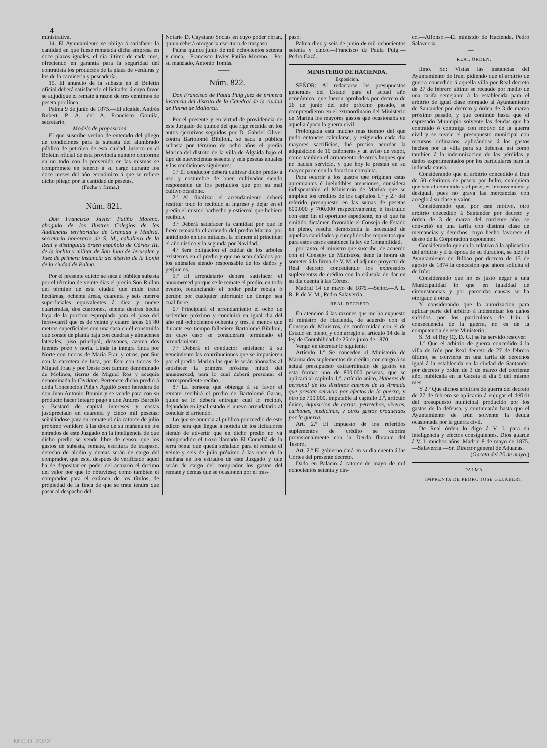4
ministrativa.
14. El Ayuntamiento se obliga á satisfacer la cantidad en que fuese rematada dicha empresa en doce plazos iguales, el dia último de cada mes, ofreciendo en garantía para la seguridad del contratista los productos de la plaza de verduras y los de la carniceria y pescadería.
15. El anuncio de la subasta en el Boletin oficial deberá satisfacerlo el licitador á cuyo favor se adjudique el remate á razon de tres céntimos de peseta por línea.
Palma 9 de junio de 1875.—El alcalde, Andrés Rubert.—P. A. del A.—Francisco Gomila, secretario.
Modelo de proposicion.
El que suscribe vecino de enterado del pliego de condiciones para la subasta del alumbrado público de petróleo de esta ciudad, inserto en el Boletin oficial de esta provincia número conforme en un todo con lo prevenido en las mismas se compromete en tenerlo á su cargo durante los doce meses del año económico á que se refiere dicho pliego por la cantidad de pesetas.
(Fecha y firma.)
——
Núm. 821.
Don Francisco Javier Patiño Moreno, abogado de los Ilustres Colegios de las Audiencias territoriales de Granada y Madrid, secretario honorario de S. M., caballero de la Real y distinguida órden española de Cárlos III, de la ínclita y militar de San Juan de Jerusalen y Juez de primera instancia del distrito de la Lonja de la ciudad de Palma.
Por el presente edicto se saca á pública subasta por el término de veinte dias el predio Son Rullan del término de esta ciudad que mide trece hectáreas, ochenta áreas, cuarenta y seis metros superficiales equivalentes á diez y nueve cuarteradas, dos cuartones, setenta destres hecha baja de la porcion espropiada para el paso del ferro-carril que es de veinte y cuatro áreas 65‘80 metros superficiales con una casa en él construida que conste de planta baja con cuadras y almacenes laterales, piso principal, desvanes, azotea dos fuentes pozo y noria. Linda la íntegra finca por Norte con tierras de María Frau y otros, por Sur con la carretera de Inca, por Este con tierras de Miguel Frau y por Oeste con camino denominado de Molinos, tierras de Miguel Ros y acequia denominada la Cerdana. Pertenece dicho predio á doña Concepcion Piña y Aguiló como heredera de don Juan Antonio Bonnin y se vende para con su producto hacer íntegro pago á don Andrés Barceló y Bestard de capital intereses y costas justipreciado en cuarenta y cinco mil pesetas; señalándose para su remate el dia catorce de julio próximo venidero á las doce de su mañana en los entrados de este Juzgado en la inteligencia de que dicho predio se vende libre de censo, que los gastos de subasta, remate, escritura de traspaso, derecho de alodio y demas serán de cargo del comprador, que este, despues de verificado aquel ha de depositar en poder del actuario el decimo del valor por que lo obtuviese; como tambien el comprador para el exámen de los títulos, de propiedad de la finca de que se trata tendrá que pasar al despacho del
Notario D. Cayetano Socias en cuyo poder obran, quien deberá otorgar la escritura de traspaso.
Palma quince junio de mil ochocientos setenta y cinco.—Francisco Javier Patiño Moreno.—Por su mandado, Antonio Tomás.
——
Núm. 822.
Don Francisco de Paula Puig juez de primera instancia del distrito de la Catedral de la ciudad de Palma de Mallorca.
Por el presente y en virtud de providencia de este Juzgado de quince del que rige recaida en los autos ejecutivos seguidos por D. Gabriel Oliver contra Bartolomé Bibiloni, se saca á pública subasta por término de ocho años el predio Marina del distrito de la villa de Algaida bajo el tipo de nuevecientas sesenta y seis pesetas anuales y las condiciones siguientes:
1.ª El conductor deberá cultivar dicho predio á uso y costumbre de buen cultivador siendo responsable de los perjuicios que por su mal cultivo ocasione.
2.ª Al finalizar el arrendamiento deberá restituir todo lo recibido al ingreso y dejar en el predio el mismo barbecho y estiercol que hubiere recibido.
3.ª Deberá satisfacer la cantidad por que le fuere rematado el arriendo del predio Marina, por anticipado en dos mitades, la primera al principiar el año rústico y la segunda por Navidad.
4.ª Será obligacion el cuidar de los arboles existentes en el predio y que no sean dañados por los animales siendo responsable de los daños y perjuicios.
5.º El arrendatario deberá satisfacer el anuamerced porque se le remate el predio, en todo evento, renunciando el poder pedir rebaja ó perdon por cualquier infortunio de tiempo sea cual fuere.
6.ª Principiará el arrendamiento el ocho de setiembre próximo y concluirá en igual dia del año mil ochocientos ochenta y tres, á menos que durante ese tiempo falleciere Bartolomé Bibiloni, en cuyo caso se considerará terminado el arrendamiento.
7.ª Deberá el conductor satisfacer á su vencimiento las contribuciones que se impusieren por el predio Marina las que le serán abonadas al satisfacer la primera próxima mitad del anuamerced, para lo cual deberá presentar el correspondiente recibo.
8.ª La persona que obtenga á su favor el remate, recibirá el predio de Bartolomé Garau, quien se lo deberá entregar cual lo recibió, dejandolo en igual estado el nuevo arrendatario al concluir el arriendo.
Lo que se anuncia al publico por medio de este edicto para que llegue á noticia de los licitadores siendo de advertir que en dicho predio no vá comprendido el trozo llamado El Comellá de la terra bona: que queda señalado para el remate el veinte y seis de julio próximo á las once de la mañana en los estrados de este Juzgado y que serán de cargo del comprador los gastos del remate y demas que se ocasionen por el tras-
paso.
Palma diez y seis de junio de mil ochocientos setenta y cinco.—Francisco de Paula Puig.—Pedro Gazá.
MINISTERIO DE HACIENDA.
Exposicion.
SEÑOR: Al redactarse los presupuestos generales del Estado para el actual año económico, que fueron aprobados por decreto de 26 de junio del año próximo pasado, se comprendieron en el extraordinario del Ministerio de Marina los mayores gastos que ocasionaba en aquella época la guerra civil.
Prolongada esta mucho mas tiempo del que pudo entonces calcularse, y exigiendo cada dia mayores sacrificios, fué preciso acordar la adquisicion de 10 cañoneras y un aviso de vapor, como tambien el armamento de otros buques que no hacian servicio, y que hoy le prestan en su mayor parte con la dotacion completa.
Para ocurrir á los gastos que originan estas apremiantes é ineludibles atenciones, considera indispensable el Ministerio de Marina que se amplien los créditos de los capítulos 1.º y 2.º del referido presupuesto en las sumas de pesetas 800.000 y 700.000 respectivamente; é instruido con este fin el oportuno espediente, en el que ha emitido dictámen favorable el Consejo de Estado en pleno, resulta demostrada la necesidad de aquellas cantidades y cumplidos los requisitos que para estos casos establece la ley de Contabilidad.
por tanto, el ministro que suscribe, de acuerdo con el Consejo de Ministros, tiene la honra de someter á la firma de V. M. el adjunto proyecto de Real decreto concediendo los expresados suplementss de crédito con la cláusula de dar en su dia cuenta á las Córtes.
Madrid 14 de mayo de 1875.—Señor.—A L. R. P. de V. M., Pedro Salaverria.
REAL DECRETO.
En atencion á las razones que me ha expuesto el ministro de Hacienda, de acuerdo con el Consejo de Ministros, de conformidad con el de Estado en pleno, y con arreglo al artículo 14 de la ley de Contabilidad de 25 de junio de 1870,
Vengo en decretar lo siguiente:
Artículo 1.º Se conceden al Ministerio de Marina dos suplementos de crédito, con cargo á su actual presupuesto extraordinario de gastos en esta forma: uno de 800.000 pesetas, que se aplicará al capítulo 1.º, artículo único, Haberes de personal de los distintos cuerpos de la Armada que prestan servicio por efectos de la guerra, y otro de 700.000, imputable al capítulo 2.º, artículo único, Aquisicion de cartas. pertrechos, víveres, carbones, medicinas, y otros gastos producidos por la guerra,
Art. 2.º El impuesto de los referidos suplementos de crédito se cubrirá provisionalmente con la Deuda flotante del Tesoro.
Art. 2.º El gobierno dará en su dia cuenta á las Córtes del presente decreto.
Dado en Palacio á catorce de mayo de mil ochocientos setenta y cin-
co.—Alfonso.—El ministdo de Hacienda, Pedro Salaverria.
—
REAL ÓRDEN.
Ilmo. Sr.: Vistas las instancias del Ayuntamiento de Irún, pidiendo que el arbitrio de guerra concedido á aquella villa por Real decreto de 27 de febrero último se recaude por medio de una tarifa semejante á la establecida para el arbitrio de igual clase otorgado al Ayuntamiento de Santander por decreto y órden de 3 de marzo próximo pasado, y que continúe hasta que el espresado Municipio solvente las deudas que ha contraido ó contraiga con motivo de la guerra civil y se nivele el presupuesto municipal con recursos ordinarios, aplicándose á los gastos hechos por la villa para su defensa. asi como tambien á la indemnizacion de las pérdidas y daños experimentados por los particulares para la indicada causa.
Considerando que el arbitrio concedido á Irún de 50 céntimos de peseta por bulto, cualquiera que sea el contenido y el peso, es inconveniente y desigual, pues no grava las mercancias con arreglo á su clase y valor.
Considerando que, pór este motivo, otro arbitrio coecedido á Santander por decreto y órden de 3 de marzo del corriente año. se convirtió en una tarifa con distinta clase de mercancias y derechos, cuyo hecho favorece el deseo de la Corporacion exponente:
Considerando que en lo relativo á la aplicacion del arbitrio y á la época de su duracion, se hizo al Ayuntamiento de Bilbao por decreto de 13 de agosto de 1874 la concesion que ahora solicita el de Irún:
Considerando que no es justo negar á una Municipalidad lo qne en igualdad de circunstancias y por parecidas causas se ha otorgado á otras:
Y considerando que la autorizacion para aplicar parte del arbitrio á indemnizar los daños snfridos por los particulares de Irún á consecuencia de la guerra, no es de la competencia de este Ministerio;
S. M. el Rey (Q. D. G.) se ha servido resolver:
1.º Que el arbitrio de guerra concedido á la villa de Irún por Real decreto de 27 de febrero último, se convierta en una tarifa dé derechos igual á la establecida en la ciudad de Santander por decreto y órden de 3 de marzo del corriente año, publicada en la Gaceta el dia 5 del mismo mes.
Y 2.º Que dichos arbitrios de guerra del decreto de 27 de febrero se aplicarán á enjugar el déficit del presupuesto municipal producido por los gastos de la defensa, y continuarán hasta que el Ayuntamiento de Irún solvente la deuda ocasionada por la guerra civil.
De Real órden lo digo á V. I. para su inteligencia y efectos consiguientes. Dios guarde á V. I. muchos años. Madrid 8 de mayo de 1875.—Salaverria.—Sr. Director general de Aduanas.
(Gaceta del 25 de mayo.)
PALMA
IMPRENTA DE PEDRO JOSÉ GELABERT.
M.C.D. 2022